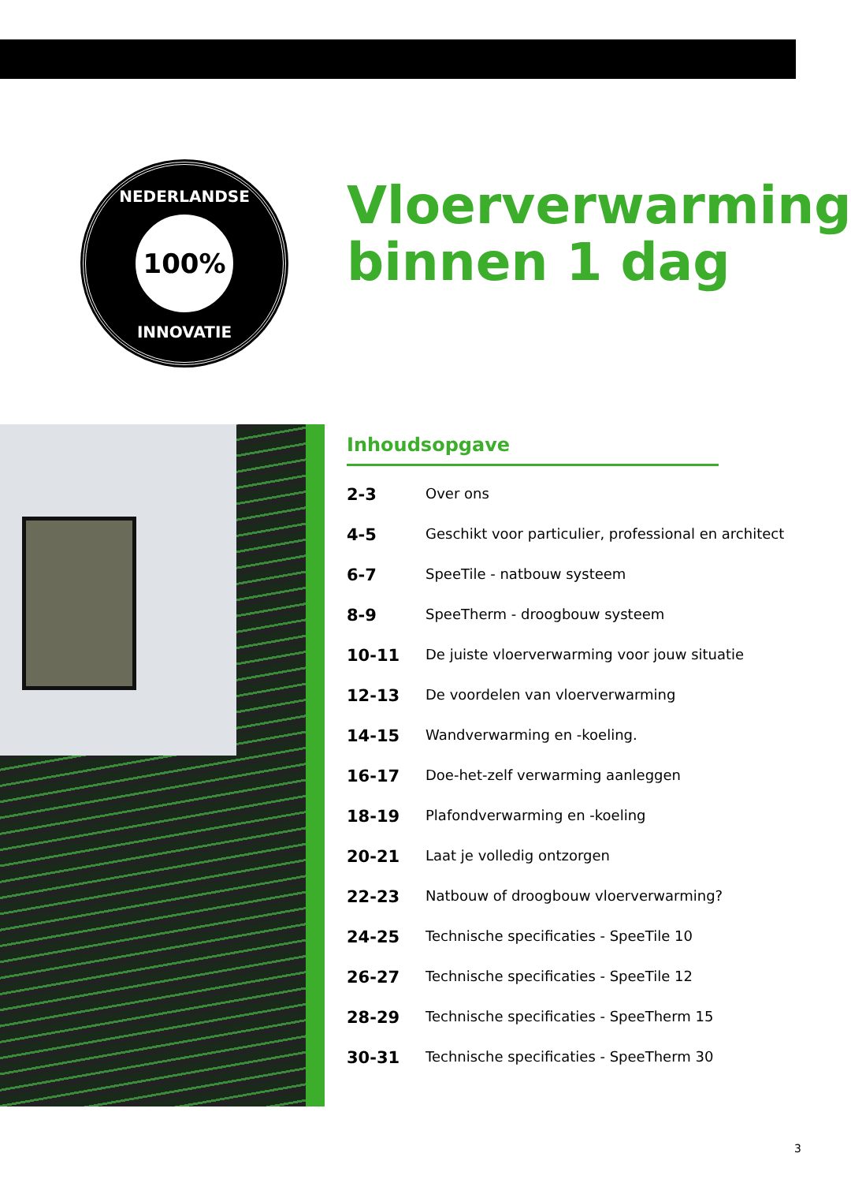NEDERLANDSE
100%
INNOVATIE
Vloerverwarming
binnen 1 dag
Inhoudsopgave
| 2-3 | Over ons |
| 4-5 | Geschikt voor particulier, professional en architect |
| 6-7 | SpeeTile - natbouw systeem |
| 8-9 | SpeeTherm - droogbouw systeem |
| 10-11 | De juiste vloerverwarming voor jouw situatie |
| 12-13 | De voordelen van vloerverwarming |
| 14-15 | Wandverwarming en -koeling. |
| 16-17 | Doe-het-zelf verwarming aanleggen |
| 18-19 | Plafondverwarming en -koeling |
| 20-21 | Laat je volledig ontzorgen |
| 22-23 | Natbouw of droogbouw vloerverwarming? |
| 24-25 | Technische specificaties - SpeeTile 10 |
| 26-27 | Technische specificaties - SpeeTile 12 |
| 28-29 | Technische specificaties - SpeeTherm 15 |
| 30-31 | Technische specificaties - SpeeTherm 30 |
3